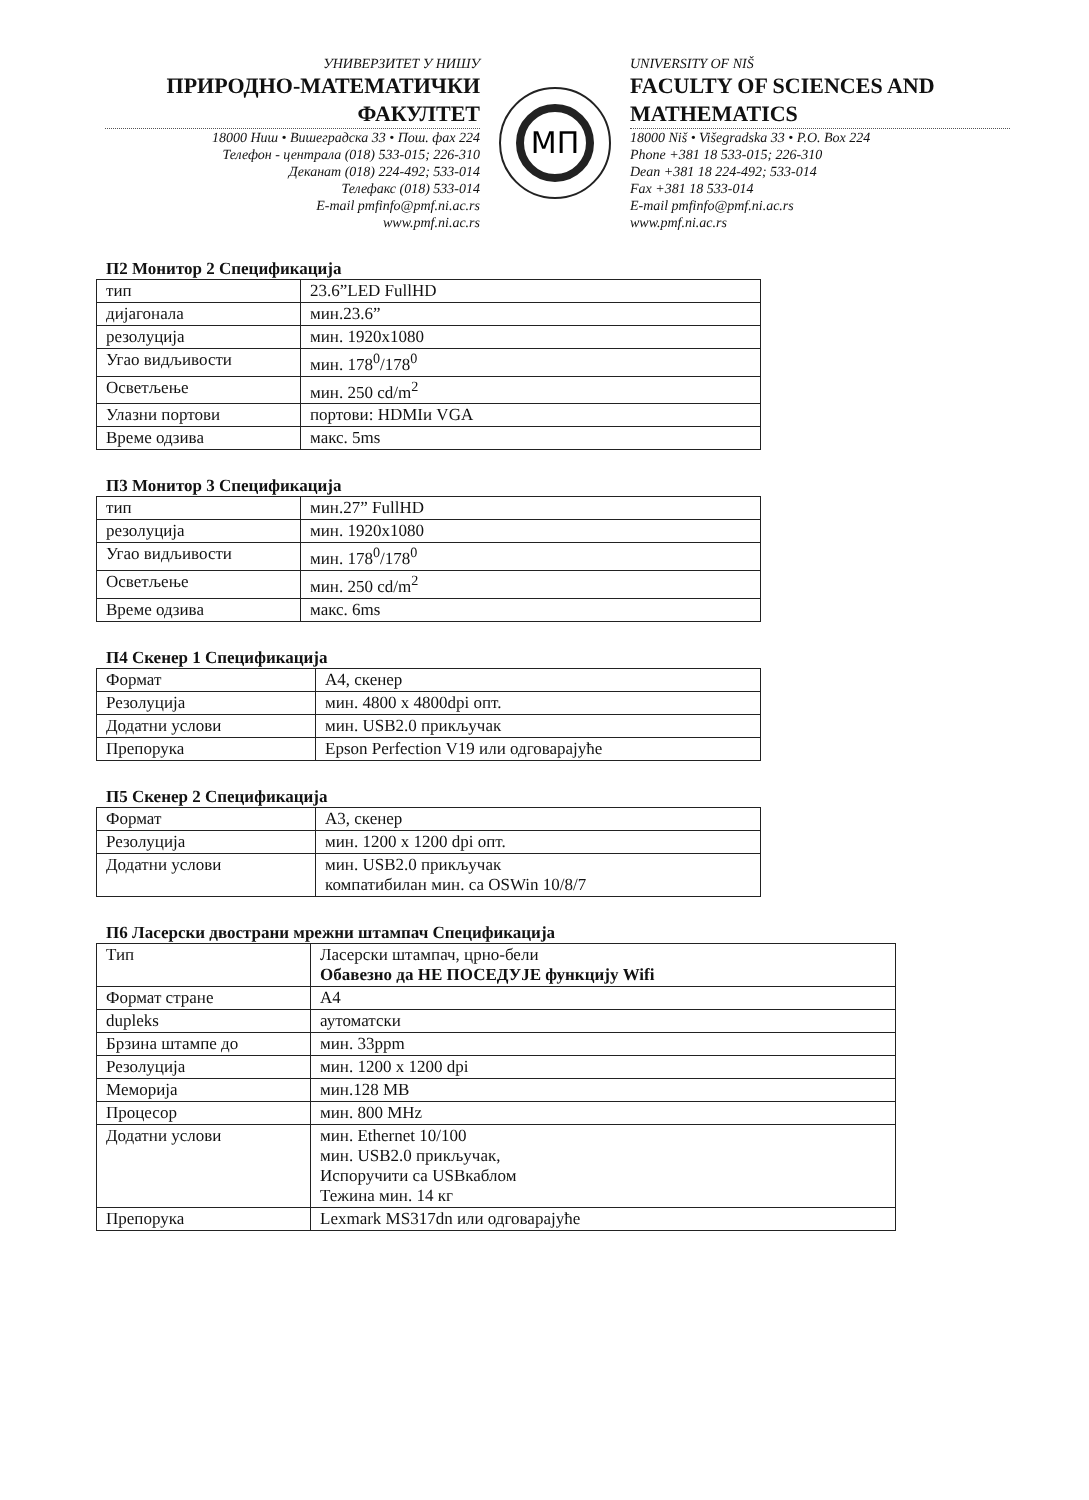УНИВЕРЗИТЕТ У НИШУ
ПРИРОДНО-МАТЕМАТИЧКИ ФАКУЛТЕТ
18000 Ниш • Вишеградска 33 • Пош. фах 224
Телефон - централа (018) 533-015; 226-310
Деканат (018) 224-492; 533-014
Телефакс (018) 533-014
E-mail pmfinfo@pmf.ni.ac.rs
www.pmf.ni.ac.rs
МП
UNIVERSITY OF NIŠ
FACULTY OF SCIENCES AND MATHEMATICS
18000 Niš • Višegradska 33 • P.O. Box 224
Phone +381 18 533-015; 226-310
Dean +381 18 224-492; 533-014
Fax +381 18 533-014
E-mail pmfinfo@pmf.ni.ac.rs
www.pmf.ni.ac.rs
П2 Монитор 2 Спецификација
| тип | 23.6”LED FullHD |
| дијагонала | мин.23.6” |
| резолуција | мин. 1920x1080 |
| Угао видљивости | мин. 178<sup>0</sup>/178<sup>0</sup> |
| Осветљење | мин. 250 cd/m<sup>2</sup> |
| Улазни портови | портови: HDMIи VGA |
| Време одзива | макс. 5ms |
П3 Монитор 3 Спецификација
| тип | мин.27” FullHD |
| резолуција | мин. 1920x1080 |
| Угао видљивости | мин. 178<sup>0</sup>/178<sup>0</sup> |
| Осветљење | мин. 250 cd/m<sup>2</sup> |
| Време одзива | макс. 6ms |
П4 Скенер 1 Спецификација
| Формат | A4, скенер |
| Резолуција | мин. 4800 x 4800dpi опт. |
| Додатни услови | мин. USB2.0 прикључак |
| Препорука | Epson Perfection V19 или одговарајуће |
П5 Скенер 2 Спецификација
| Формат | A3, скенер |
| Резолуција | мин. 1200 x 1200 dpi опт. |
| Додатни услови | мин. USB2.0 прикључак компатибилан мин. са OSWin 10/8/7 |
П6 Ласерски двострани мрежни штампач Спецификација
| Тип | Ласерски штампач, црно-бели Обавезно да НЕ ПОСЕДУЈЕ функцију Wifi |
| Формат стране | A4 |
| dupleks | аутоматски |
| Брзина штампе до | мин. 33ppm |
| Резолуција | мин. 1200 x 1200 dpi |
| Меморија | мин.128 MB |
| Процесор | мин. 800 MHz |
| Додатни услови | мин. Ethernet 10/100 мин. USB2.0 прикључак, Испоручити са USBкаблом Тежина мин. 14 кг |
| Препорука | Lexmark MS317dn или одговарајуће |